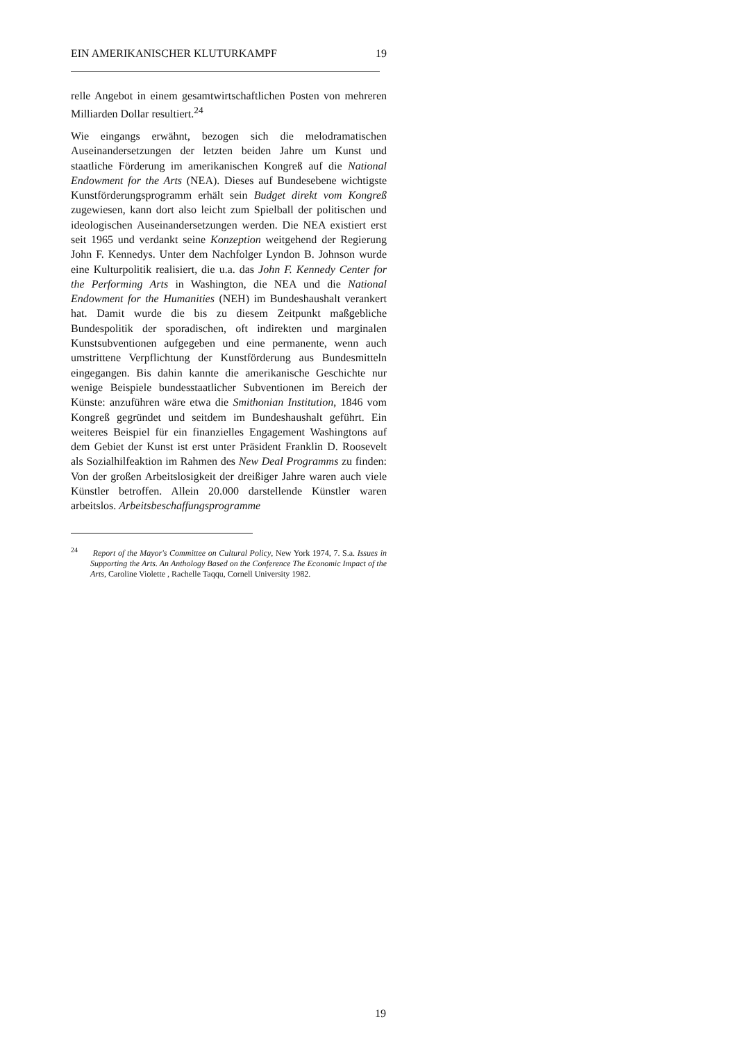EIN AMERIKANISCHER KLUTURKAMPF 19
relle Angebot in einem gesamtwirtschaftlichen Posten von mehreren Milliarden Dollar resultiert.<sup>24</sup>
Wie eingangs erwähnt, bezogen sich die melodramatischen Auseinandersetzungen der letzten beiden Jahre um Kunst und staatliche Förderung im amerikanischen Kongreß auf die National Endowment for the Arts (NEA). Dieses auf Bundesebene wichtigste Kunstförderungsprogramm erhält sein Budget direkt vom Kongreß zugewiesen, kann dort also leicht zum Spielball der politischen und ideologischen Auseinandersetzungen werden. Die NEA existiert erst seit 1965 und verdankt seine Konzeption weitgehend der Regierung John F. Kennedys. Unter dem Nachfolger Lyndon B. Johnson wurde eine Kulturpolitik realisiert, die u.a. das John F. Kennedy Center for the Performing Arts in Washington, die NEA und die National Endowment for the Humanities (NEH) im Bundeshaushalt verankert hat. Damit wurde die bis zu diesem Zeitpunkt maßgebliche Bundespolitik der sporadischen, oft indirekten und marginalen Kunstsubventionen aufgegeben und eine permanente, wenn auch umstrittene Verpflichtung der Kunstförderung aus Bundesmitteln eingegangen. Bis dahin kannte die amerikanische Geschichte nur wenige Beispiele bundesstaatlicher Subventionen im Bereich der Künste: anzuführen wäre etwa die Smithonian Institution, 1846 vom Kongreß gegründet und seitdem im Bundeshaushalt geführt. Ein weiteres Beispiel für ein finanzielles Engagement Washingtons auf dem Gebiet der Kunst ist erst unter Präsident Franklin D. Roosevelt als Sozialhilfeaktion im Rahmen des New Deal Programms zu finden: Von der großen Arbeitslosigkeit der dreißiger Jahre waren auch viele Künstler betroffen. Allein 20.000 darstellende Künstler waren arbeitslos. Arbeitsbeschaffungsprogramme
<sup>24</sup> Report of the Mayor's Committee on Cultural Policy, New York 1974, 7. S.a. Issues in Supporting the Arts. An Anthology Based on the Conference The Economic Impact of the Arts, Caroline Violette , Rachelle Taqqu, Cornell University 1982.
19